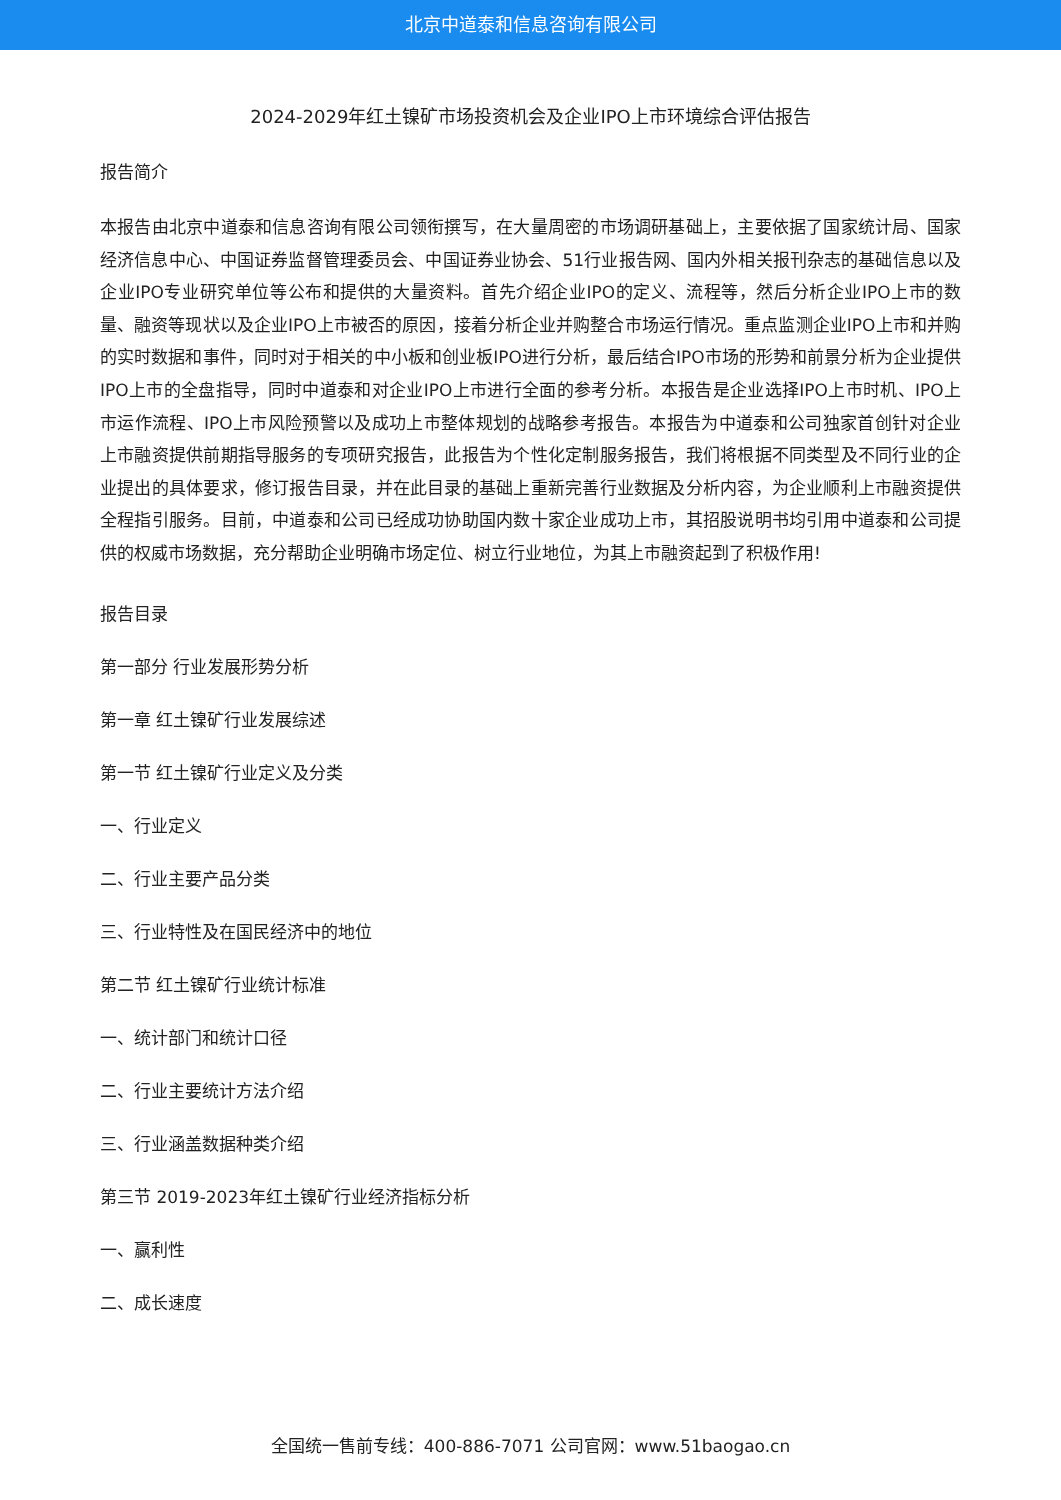北京中道泰和信息咨询有限公司
2024-2029年红土镍矿市场投资机会及企业IPO上市环境综合评估报告
报告简介
本报告由北京中道泰和信息咨询有限公司领衔撰写，在大量周密的市场调研基础上，主要依据了国家统计局、国家经济信息中心、中国证券监督管理委员会、中国证券业协会、51行业报告网、国内外相关报刊杂志的基础信息以及企业IPO专业研究单位等公布和提供的大量资料。首先介绍企业IPO的定义、流程等，然后分析企业IPO上市的数量、融资等现状以及企业IPO上市被否的原因，接着分析企业并购整合市场运行情况。重点监测企业IPO上市和并购的实时数据和事件，同时对于相关的中小板和创业板IPO进行分析，最后结合IPO市场的形势和前景分析为企业提供IPO上市的全盘指导，同时中道泰和对企业IPO上市进行全面的参考分析。本报告是企业选择IPO上市时机、IPO上市运作流程、IPO上市风险预警以及成功上市整体规划的战略参考报告。本报告为中道泰和公司独家首创针对企业上市融资提供前期指导服务的专项研究报告，此报告为个性化定制服务报告，我们将根据不同类型及不同行业的企业提出的具体要求，修订报告目录，并在此目录的基础上重新完善行业数据及分析内容，为企业顺利上市融资提供全程指引服务。目前，中道泰和公司已经成功协助国内数十家企业成功上市，其招股说明书均引用中道泰和公司提供的权威市场数据，充分帮助企业明确市场定位、树立行业地位，为其上市融资起到了积极作用!
报告目录
第一部分 行业发展形势分析
第一章 红土镍矿行业发展综述
第一节 红土镍矿行业定义及分类
一、行业定义
二、行业主要产品分类
三、行业特性及在国民经济中的地位
第二节 红土镍矿行业统计标准
一、统计部门和统计口径
二、行业主要统计方法介绍
三、行业涵盖数据种类介绍
第三节 2019-2023年红土镍矿行业经济指标分析
一、赢利性
二、成长速度
全国统一售前专线：400-886-7071 公司官网：www.51baogao.cn